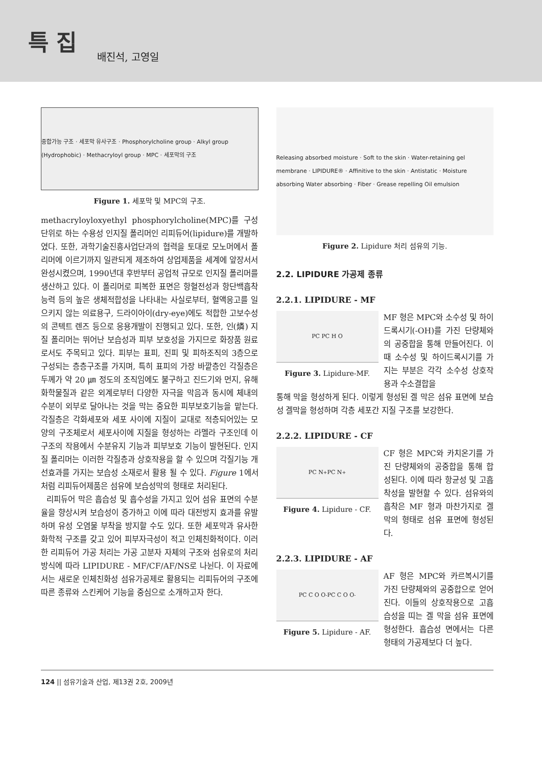특 집 배진석, 고영일
중합가능 구조 · 세포막 유사구조 · Phosphorylcholine group · Alkyl group (Hydrophobic) · Methacryloyl group · MPC · 세포막의 구조
Figure 1. 세포막 및 MPC의 구조.
methacryloyloxyethyl phosphorylcholine(MPC)를 구성단위로 하는 수용성 인지질 폴리머인 리피듀어(lipidure)를 개발하였다. 또한, 과학기술진흥사업단과의 협력을 토대로 모노머에서 폴리머에 이르기까지 일관되게 제조하여 상업제품을 세계에 앞장서서 완성시켰으며, 1990년대 후반부터 공업적 규모로 인지질 폴리머를 생산하고 있다. 이 폴리머로 피복한 표면은 항혈전성과 항단백흡착능력 등의 높은 생체적합성을 나타내는 사실로부터, 혈액응고를 일으키지 않는 의료용구, 드라이아이(dry-eye)에도 적합한 고보수성의 콘텍트 렌즈 등으로 응용개발이 진행되고 있다. 또한, 인(燐) 지질 폴리머는 뛰어난 보습성과 피부 보호성을 가지므로 화장품 원료로서도 주목되고 있다. 피부는 표피, 진피 및 피하조직의 3층으로 구성되는 층층구조를 가지며, 특히 표피의 가장 바깥층인 각질층은 두께가 약 20 ㎛ 정도의 조직임에도 불구하고 진드기와 먼지, 유해화학물질과 같은 외계로부터 다양한 자극을 막음과 동시에 체내의 수분이 외부로 달아나는 것을 막는 중요한 피부보호기능을 맡는다. 각질층은 각화세포와 세포 사이에 지질이 교대로 적층되어있는 모양의 구조체로서 세포사이에 지질을 형성하는 라멜라 구조인데 이 구조의 작용에서 수분유지 기능과 피부보호 기능이 발현된다. 인지질 폴리머는 이러한 각질층과 상호작용을 할 수 있으며 각질기능 개선효과를 가지는 보습성 소재로서 활용 될 수 있다. Figure 1에서처럼 리피듀어제품은 섬유에 보습성막의 형태로 처리된다.
리피듀어 막은 흡습성 및 흡수성을 가지고 있어 섬유 표면의 수분율을 향상시켜 보습성이 증가하고 이에 따라 대전방지 효과를 유발하며 유성 오염물 부착을 방지할 수도 있다. 또한 세포막과 유사한 화학적 구조를 갖고 있어 피부자극성이 적고 인체친화적이다. 이러한 리피듀어 가공 처리는 가공 고분자 자체의 구조와 섬유로의 처리 방식에 따라 LIPIDURE - MF/CF/AF/NS로 나뉜다. 이 자료에서는 새로운 인체친화성 섬유가공제로 활용되는 리피듀어의 구조에 따른 종류와 스킨케어 기능을 중심으로 소개하고자 한다.
Releasing absorbed moisture · Soft to the skin · Water-retaining gel membrane · LIPIDURE® · Affinitive to the skin · Antistatic · Moisture absorbing Water absorbing · Fiber · Grease repelling Oil emulsion
Figure 2. Lipidure 처리 섬유의 기능.
2.2. LIPIDURE 가공제 종류
2.2.1. LIPIDURE - MF
PC PC H O
Figure 3. Lipidure-MF.
MF 형은 MPC와 소수성 및 하이드록시기(-OH)를 가진 단량체와의 공중합을 통해 만들어진다. 이때 소수성 및 하이드록시기를 가지는 부분은 각각 소수성 상호작용과 수소결합을
통해 막을 형성하게 된다. 이렇게 형성된 겔 막은 섬유 표면에 보습성 겔막을 형성하며 각층 세포간 지질 구조를 보강한다.
2.2.2. LIPIDURE - CF
PC N<sup>+</sup> PC N<sup>+</sup>
Figure 4. Lipidure - CF.
CF 형은 MPC와 카치온기를 가진 단량체와의 공중합을 통해 합성된다. 이에 따라 항균성 및 고흡착성을 발현할 수 있다. 섬유와의 흡착은 MF 형과 마찬가지로 겔 막의 형태로 섬유 표면에 형성된다.
2.2.3. LIPIDURE - AF
PC C O O<sup>-</sup> PC C O O<sup>-</sup>
Figure 5. Lipidure - AF.
AF 형은 MPC와 카르복시기를 가진 단량체와의 공중합으로 얻어진다. 이들의 상호작용으로 고흡습성을 띠는 겔 막을 섬유 표면에 형성한다. 흡습성 면에서는 다른 형태의 가공제보다 더 높다.
124 || 섬유기술과 산업, 제13권 2호, 2009년